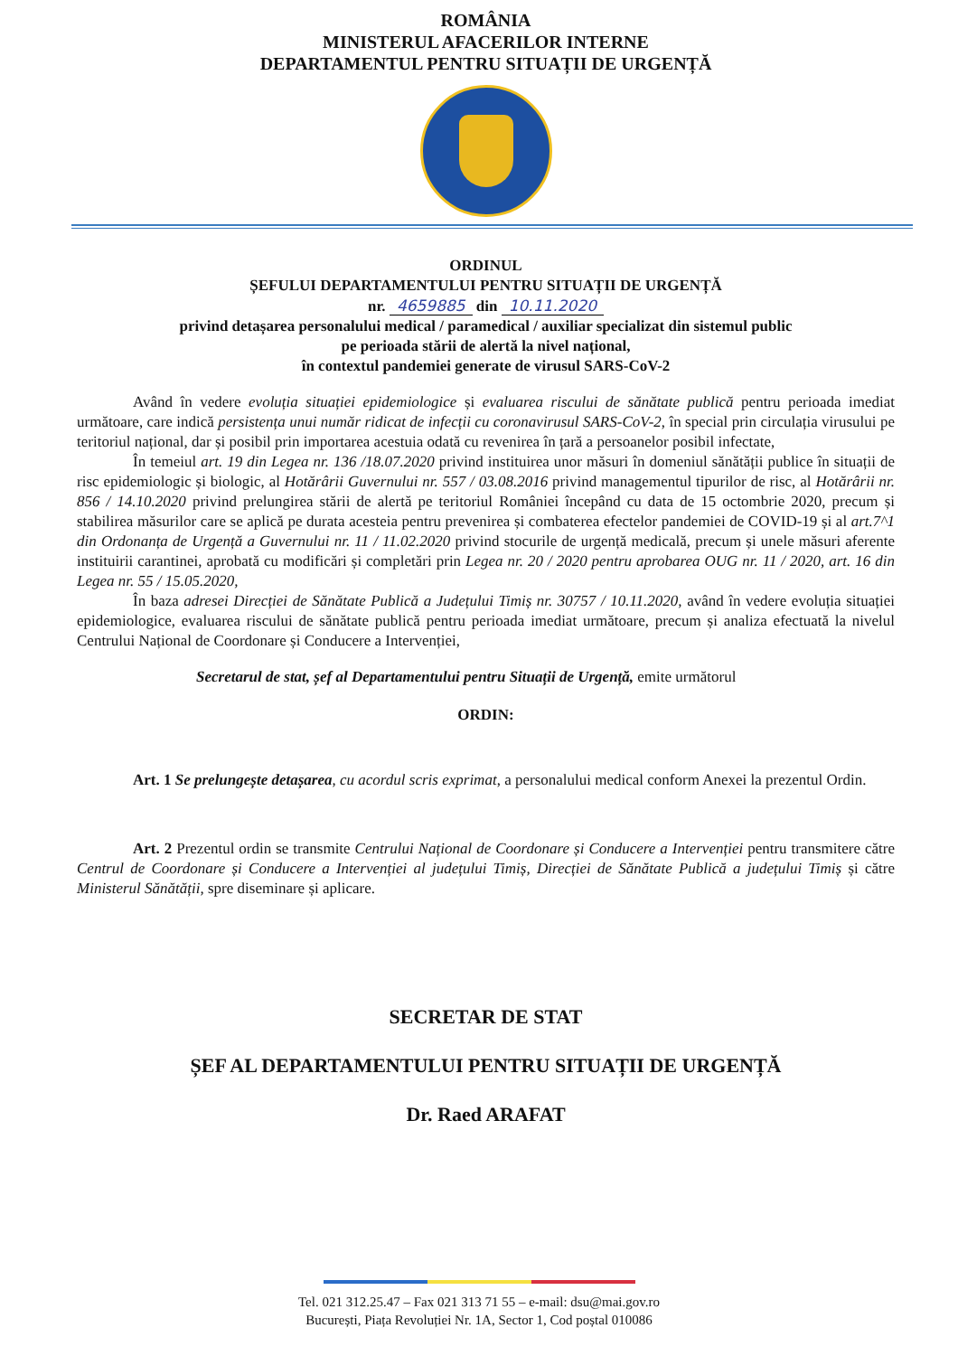ROMÂNIA
MINISTERUL AFACERILOR INTERNE
DEPARTAMENTUL PENTRU SITUAȚII DE URGENȚĂ
ORDINUL
ȘEFULUI DEPARTAMENTULUI PENTRU SITUAȚII DE URGENȚĂ
nr. 4659885 din 10.11.2020
privind detașarea personalului medical / paramedical / auxiliar specializat din sistemul public
pe perioada stării de alertă la nivel național,
în contextul pandemiei generate de virusul SARS-CoV-2
Având în vedere evoluția situației epidemiologice și evaluarea riscului de sănătate publică pentru perioada imediat următoare, care indică persistența unui număr ridicat de infecții cu coronavirusul SARS-CoV-2, în special prin circulația virusului pe teritoriul național, dar și posibil prin importarea acestuia odată cu revenirea în țară a persoanelor posibil infectate,
În temeiul art. 19 din Legea nr. 136 /18.07.2020 privind instituirea unor măsuri în domeniul sănătății publice în situații de risc epidemiologic și biologic, al Hotărârii Guvernului nr. 557 / 03.08.2016 privind managementul tipurilor de risc, al Hotărârii nr. 856 / 14.10.2020 privind prelungirea stării de alertă pe teritoriul României începând cu data de 15 octombrie 2020, precum și stabilirea măsurilor care se aplică pe durata acesteia pentru prevenirea și combaterea efectelor pandemiei de COVID-19 și al art.7^1 din Ordonanța de Urgență a Guvernului nr. 11 / 11.02.2020 privind stocurile de urgență medicală, precum și unele măsuri aferente instituirii carantinei, aprobată cu modificări și completări prin Legea nr. 20 / 2020 pentru aprobarea OUG nr. 11 / 2020, art. 16 din Legea nr. 55 / 15.05.2020,
În baza adresei Direcției de Sănătate Publică a Județului Timiș nr. 30757 / 10.11.2020, având în vedere evoluția situației epidemiologice, evaluarea riscului de sănătate publică pentru perioada imediat următoare, precum și analiza efectuată la nivelul Centrului Național de Coordonare și Conducere a Intervenției,
Secretarul de stat, șef al Departamentului pentru Situații de Urgență, emite următorul
ORDIN:
Art. 1 Se prelungește detașarea, cu acordul scris exprimat, a personalului medical conform Anexei la prezentul Ordin.
Art. 2 Prezentul ordin se transmite Centrului Național de Coordonare și Conducere a Intervenției pentru transmitere către Centrul de Coordonare și Conducere a Intervenției al județului Timiș, Direcției de Sănătate Publică a județului Timiș și către Ministerul Sănătății, spre diseminare și aplicare.
SECRETAR DE STAT
ȘEF AL DEPARTAMENTULUI PENTRU SITUAȚII DE URGENȚĂ
Dr. Raed ARAFAT
Tel. 021 312.25.47 – Fax 021 313 71 55 – e-mail: dsu@mai.gov.ro
București, Piața Revoluției Nr. 1A, Sector 1, Cod poștal 010086